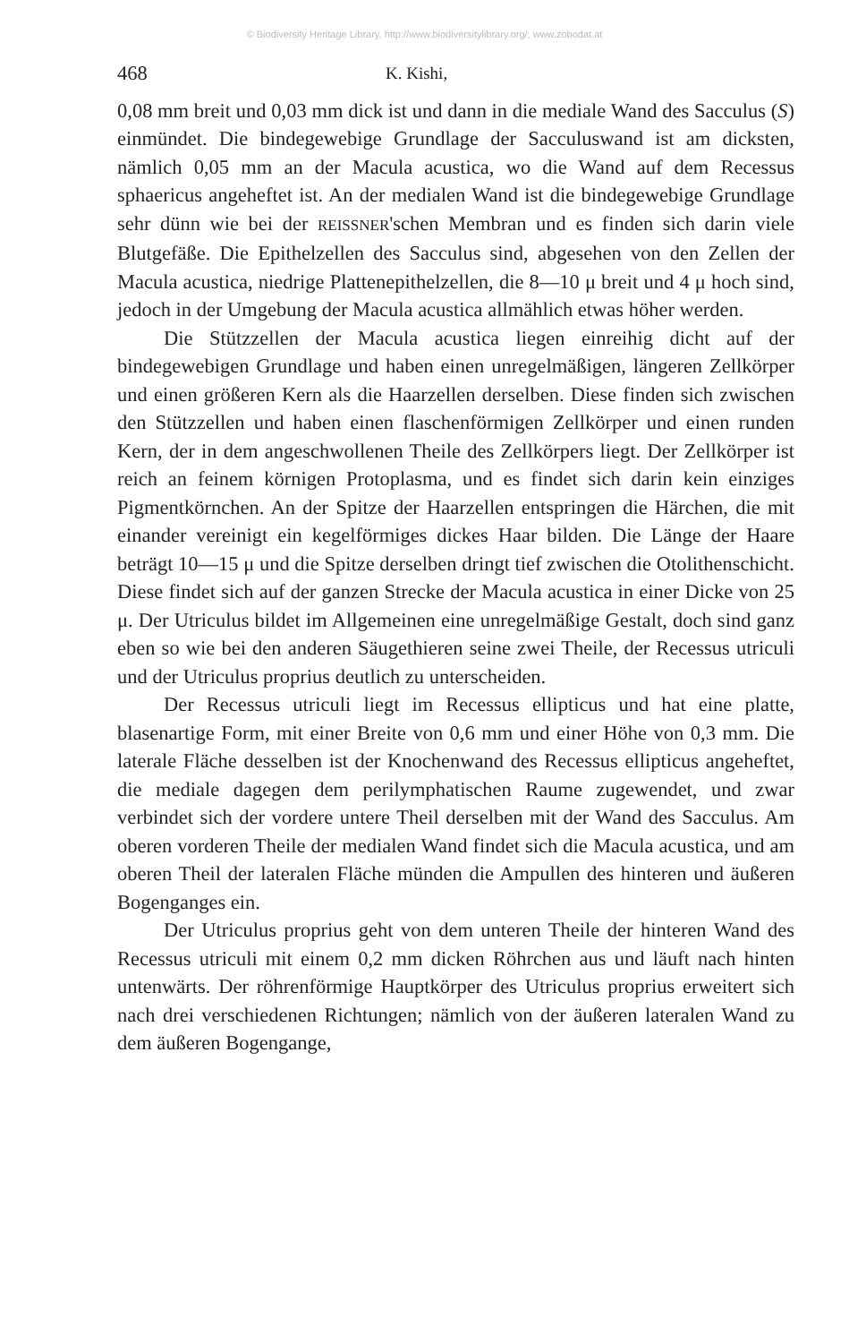© Biodiversity Heritage Library, http://www.biodiversitylibrary.org/; www.zobodat.at
468 K. Kishi,
0,08 mm breit und 0,03 mm dick ist und dann in die mediale Wand des Sacculus (S) einmündet. Die bindegewebige Grundlage der Sacculuswand ist am dicksten, nämlich 0,05 mm an der Macula acustica, wo die Wand auf dem Recessus sphaericus angeheftet ist. An der medialen Wand ist die bindegewebige Grundlage sehr dünn wie bei der REISSNER'schen Membran und es finden sich darin viele Blutgefäße. Die Epithelzellen des Sacculus sind, abgesehen von den Zellen der Macula acustica, niedrige Plattenepithelzellen, die 8—10 μ breit und 4 μ hoch sind, jedoch in der Umgebung der Macula acustica allmählich etwas höher werden.
Die Stützzellen der Macula acustica liegen einreihig dicht auf der bindegewebigen Grundlage und haben einen unregelmäßigen, längeren Zellkörper und einen größeren Kern als die Haarzellen derselben. Diese finden sich zwischen den Stützzellen und haben einen flaschenförmigen Zellkörper und einen runden Kern, der in dem angeschwollenen Theile des Zellkörpers liegt. Der Zellkörper ist reich an feinem körnigen Protoplasma, und es findet sich darin kein einziges Pigmentkörnchen. An der Spitze der Haarzellen entspringen die Härchen, die mit einander vereinigt ein kegelförmiges dickes Haar bilden. Die Länge der Haare beträgt 10—15 μ und die Spitze derselben dringt tief zwischen die Otolithenschicht. Diese findet sich auf der ganzen Strecke der Macula acustica in einer Dicke von 25 μ. Der Utriculus bildet im Allgemeinen eine unregelmäßige Gestalt, doch sind ganz eben so wie bei den anderen Säugethieren seine zwei Theile, der Recessus utriculi und der Utriculus proprius deutlich zu unterscheiden.
Der Recessus utriculi liegt im Recessus ellipticus und hat eine platte, blasenartige Form, mit einer Breite von 0,6 mm und einer Höhe von 0,3 mm. Die laterale Fläche desselben ist der Knochenwand des Recessus ellipticus angeheftet, die mediale dagegen dem perilymphatischen Raume zugewendet, und zwar verbindet sich der vordere untere Theil derselben mit der Wand des Sacculus. Am oberen vorderen Theile der medialen Wand findet sich die Macula acustica, und am oberen Theil der lateralen Fläche münden die Ampullen des hinteren und äußeren Bogenganges ein.
Der Utriculus proprius geht von dem unteren Theile der hinteren Wand des Recessus utriculi mit einem 0,2 mm dicken Röhrchen aus und läuft nach hinten untenwärts. Der röhrenförmige Hauptkörper des Utriculus proprius erweitert sich nach drei verschiedenen Richtungen; nämlich von der äußeren lateralen Wand zu dem äußeren Bogengange,